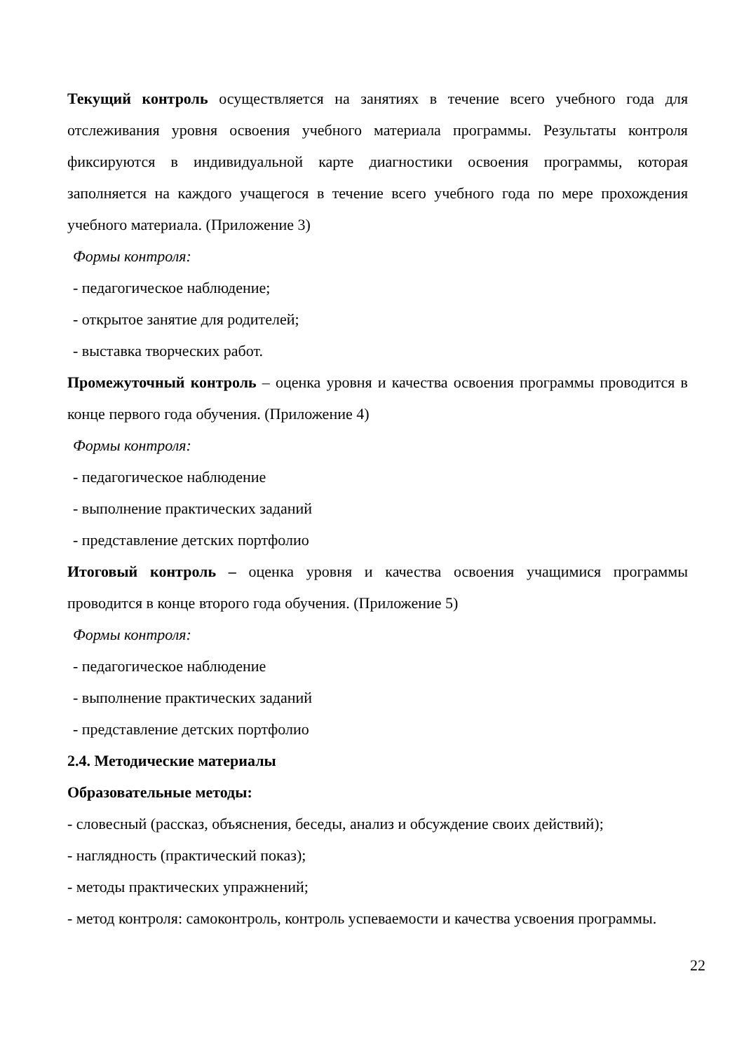Текущий контроль осуществляется на занятиях в течение всего учебного года для отслеживания уровня освоения учебного материала программы. Результаты контроля фиксируются в индивидуальной карте диагностики освоения программы, которая заполняется на каждого учащегося в течение всего учебного года по мере прохождения учебного материала. (Приложение 3)
Формы контроля:
- педагогическое наблюдение;
- открытое занятие для родителей;
- выставка творческих работ.
Промежуточный контроль – оценка уровня и качества освоения программы проводится в конце первого года обучения. (Приложение 4)
Формы контроля:
- педагогическое наблюдение
- выполнение практических заданий
- представление детских портфолио
Итоговый контроль – оценка уровня и качества освоения учащимися программы проводится в конце второго года обучения. (Приложение 5)
Формы контроля:
- педагогическое наблюдение
- выполнение практических заданий
- представление детских портфолио
2.4. Методические материалы
Образовательные методы:
- словесный (рассказ, объяснения, беседы, анализ и обсуждение своих действий);
- наглядность (практический показ);
- методы практических упражнений;
- метод контроля: самоконтроль, контроль успеваемости и качества усвоения программы.
22